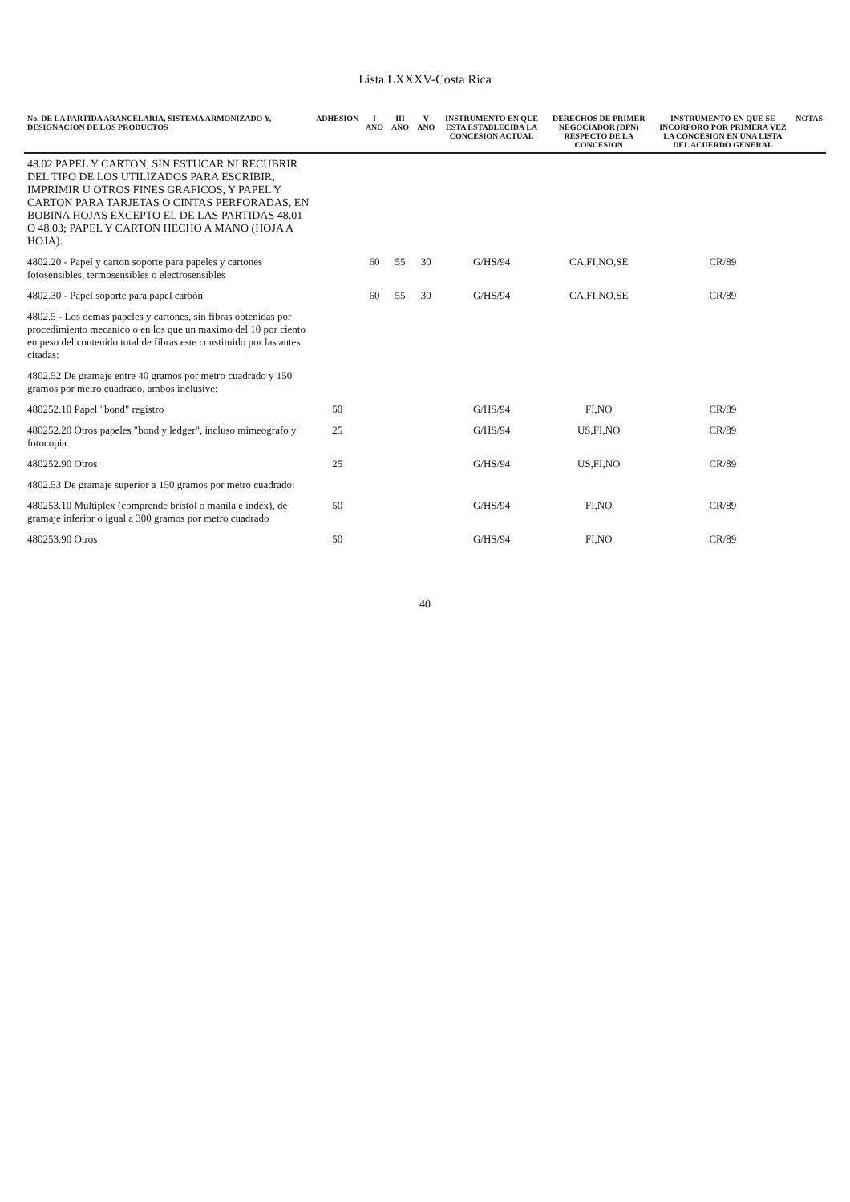Lista LXXXV-Costa Rica
| No. DE LA PARTIDA ARANCELARIA, SISTEMA ARMONIZADO Y, DESIGNACION DE LOS PRODUCTOS | ADHESION | I ANO | III ANO | V ANO | INSTRUMENTO EN QUE ESTA ESTABLECIDA LA CONCESION ACTUAL | DERECHOS DE PRIMER NEGOCIADOR (DPN) RESPECTO DE LA CONCESION | INSTRUMENTO EN QUE SE INCORPORO POR PRIMERA VEZ LA CONCESION EN UNA LISTA DEL ACUERDO GENERAL | NOTAS |
| --- | --- | --- | --- | --- | --- | --- | --- | --- |
| 48.02 PAPEL Y CARTON, SIN ESTUCAR NI RECUBRIR DEL TIPO DE LOS UTILIZADOS PARA ESCRIBIR, IMPRIMIR U OTROS FINES GRAFICOS, Y PAPEL Y CARTON PARA TARJETAS O CINTAS PERFORADAS, EN BOBINA HOJAS EXCEPTO EL DE LAS PARTIDAS 48.01 O 48.03; PAPEL Y CARTON HECHO A MANO (HOJA A HOJA). | | | | | | | | |
| 4802.20 - Papel y carton soporte para papeles y cartones fotosensibles, termosensibles o electrosensibles | | 60 | 55 | 30 | G/HS/94 | CA,FI,NO,SE | CR/89 | |
| 4802.30 - Papel soporte para papel carbón | | 60 | 55 | 30 | G/HS/94 | CA,FI,NO,SE | CR/89 | |
| 4802.5 - Los demas papeles y cartones, sin fibras obtenidas por procedimiento mecanico o en los que un maximo del 10 por ciento en peso del contenido total de fibras este constituido por las antes citadas: | | | | | | | | |
| 4802.52 De gramaje entre 40 gramos por metro cuadrado y 150 gramos por metro cuadrado, ambos inclusive: | | | | | | | | |
| 480252.10 Papel "bond" registro | 50 | | | | G/HS/94 | FI,NO | CR/89 | |
| 480252.20 Otros papeles "bond y ledger", incluso mimeografo y fotocopia | 25 | | | | G/HS/94 | US,FI,NO | CR/89 | |
| 480252.90 Otros | 25 | | | | G/HS/94 | US,FI,NO | CR/89 | |
| 4802.53 De gramaje superior a 150 gramos por metro cuadrado: | | | | | | | | |
| 480253.10 Multiplex (comprende bristol o manila e index), de gramaje inferior o igual a 300 gramos por metro cuadrado | 50 | | | | G/HS/94 | FI,NO | CR/89 | |
| 480253.90 Otros | 50 | | | | G/HS/94 | FI,NO | CR/89 | |
40